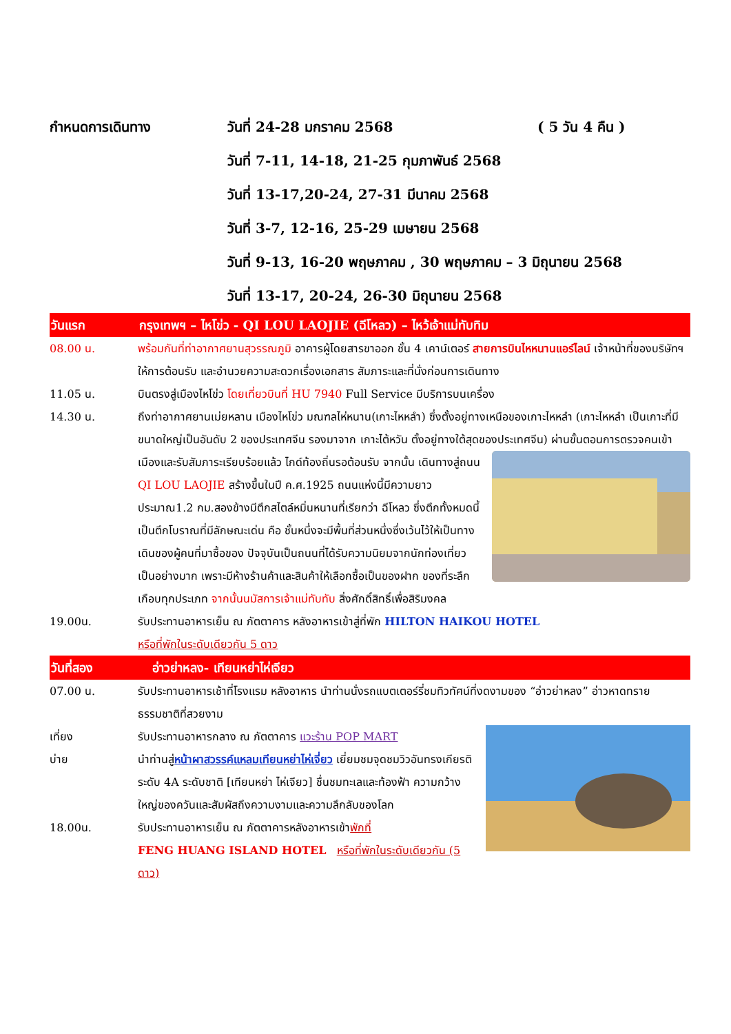กำหนดการเดินทาง วันที่ 24-28 มกราคม 2568 ( 5 วัน 4 คืน )
วันที่ 7-11, 14-18, 21-25 กุมภาพันธ์ 2568
วันที่ 13-17,20-24, 27-31 มีนาคม 2568
วันที่ 3-7, 12-16, 25-29 เมษายน 2568
วันที่ 9-13, 16-20 พฤษภาคม , 30 พฤษภาคม – 3 มิถุนายน 2568
วันที่ 13-17, 20-24, 26-30 มิถุนายน 2568
วันแรก กรุงเทพฯ – ไหโข่ว - QI LOU LAOJIE (ฉีโหลว) – ไหว้เจ้าแม่ทับทิม
08.00 น. พร้อมกันที่ท่าอากาศยานสุวรรณภูมิ อาคารผู้โดยสารขาออก ชั้น 4 เคาน์เตอร์ สายการบินไหหนานแอร์ไลน์ เจ้าหน้าที่ของบริษัทฯ ให้การต้อนรับ และอำนวยความสะดวกเรื่องเอกสาร สัมภาระและที่นั่งก่อนการเดินทาง
11.05 น. บินตรงสู่เมืองไหโข่ว โดยเที่ยวบินที่ HU 7940 Full Service มีบริการบนเครื่อง
14.30 น. ถึงท่าอากาศยานเม่ยหลาน เมืองไหโข่ว มณฑลไห่หนาน(เกาะไหหลำ) ซึ่งตั้งอยู่ทางเหนือของเกาะไหหลำ (เกาะไหหลำ เป็นเกาะที่มีขนาดใหญ่เป็นอันดับ 2 ของประเทศจีน รองมาจาก เกาะไต้หวัน ตั้งอยู่ทางใต้สุดของประเทศจีน) ผ่านขั้นตอนการตรวจคนเข้าเมืองและรับสัมภาระเรียบร้อยแล้ว ไกด์ท้องถิ่นรอต้อนรับ จากนั้น เดินทางสู่ถนน QI LOU LAOJIE สร้างขึ้นในปี ค.ศ.1925 ถนนแห่งนี้มีความยาวประมาณ1.2 กม.สองข้างมีตึกสไตล์หมิ่นหนานที่เรียกว่า ฉีโหลว ซึ่งตึกทั้งหมดนี้เป็นตึกโบราณที่มีลักษณะเด่น คือ ชั้นหนึ่งจะมีพื้นที่ส่วนหนึ่งซึ่งเว้นไว้ให้เป็นทางเดินของผู้คนที่มาซื้อของ ปัจจุบันเป็นถนนที่ได้รับความนิยมจากนักท่องเที่ยวเป็นอย่างมาก เพราะมีห้างร้านค้าและสินค้าให้เลือกซื้อเป็นของฝาก ของที่ระลึกเกือบทุกประเภท จากนั้นนมัสการเจ้าแม่ทับทับ สิ่งศักดิ์สิทธิ์เพื่อสิริมงคล
19.00น. รับประทานอาหารเย็น ณ ภัตตาคาร หลังอาหารเข้าสู่ที่พัก HILTON HAIKOU HOTEL
หรือที่พักในระดับเดียวกัน 5 ดาว
วันที่สอง อ่าวย่าหลง- เทียนหย่าไห่เจียว
07.00 น. รับประทานอาหารเช้าที่โรงแรม หลังอาหาร นำท่านนั่งรถแบตเตอร์รี่ชมทิวทัศน์ที่งดงามของ “อ่าวย่าหลง” อ่าวหาดทรายธรรมชาติที่สวยงาม
เที่ยง รับประทานอาหารกลาง ณ ภัตตาคาร แวะร้าน POP MART
บ่าย นำท่านสู่หน้าผาสวรรค์แหลมเทียนหย่าไห่เจี่ยว เยี่ยมชมจุดชมวิวอันทรงเกียรติระดับ 4A ระดับชาติ [เทียนหย่า ไห่เจียว] ชื่นชมทะเลและท้องฟ้า ความกว้างใหญ่ของควันและสัมผัสถึงความงามและความลึกลับของโลก
18.00น. รับประทานอาหารเย็น ณ ภัตตาคารหลังอาหารเข้าพักที่
FENG HUANG ISLAND HOTEL หรือที่พักในระดับเดียวกัน (5 ดาว)